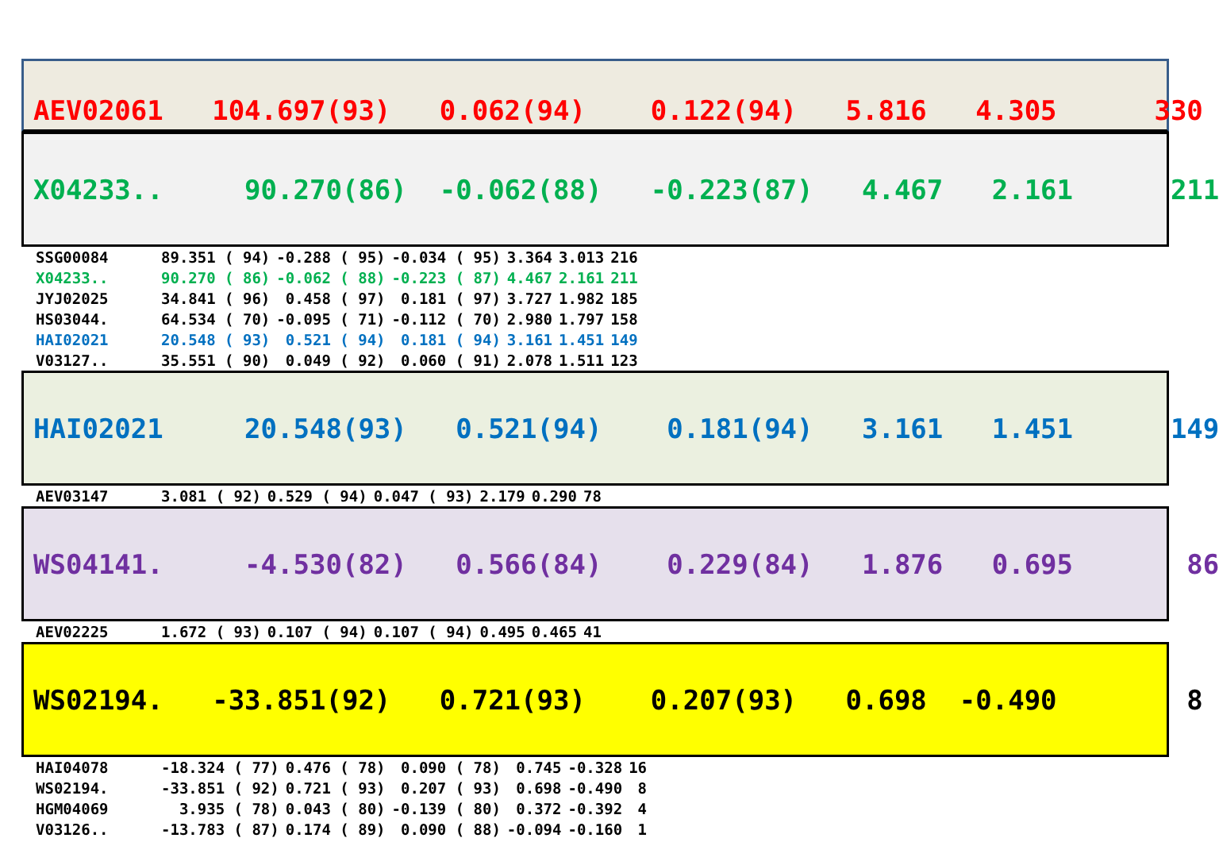AEV02061 104.697(93) 0.062(94) 0.122(94) 5.816 4.305 330
X04233.. 90.270(86) -0.062(88) -0.223(87) 4.467 2.161 211
| SSG00084 | 89.351 ( 94) | -0.288 ( 95) | -0.034 ( 95) | 3.364 | 3.013 | 216 |
| X04233.. | 90.270 ( 86) | -0.062 ( 88) | -0.223 ( 87) | 4.467 | 2.161 | 211 |
| JYJ02025 | 34.841 ( 96) | 0.458 ( 97) | 0.181 ( 97) | 3.727 | 1.982 | 185 |
| HS03044. | 64.534 ( 70) | -0.095 ( 71) | -0.112 ( 70) | 2.980 | 1.797 | 158 |
| HAI02021 | 20.548 ( 93) | 0.521 ( 94) | 0.181 ( 94) | 3.161 | 1.451 | 149 |
| V03127.. | 35.551 ( 90) | 0.049 ( 92) | 0.060 ( 91) | 2.078 | 1.511 | 123 |
HAI02021 20.548(93) 0.521(94) 0.181(94) 3.161 1.451 149
| AEV03147 | 3.081 ( 92) | 0.529 ( 94) | 0.047 ( 93) | 2.179 | 0.290 | 78 |
WS04141. -4.530(82) 0.566(84) 0.229(84) 1.876 0.695 86
| AEV02225 | 1.672 ( 93) | 0.107 ( 94) | 0.107 ( 94) | 0.495 | 0.465 | 41 |
WS02194. -33.851(92) 0.721(93) 0.207(93) 0.698 -0.490 8
| HAI04078 | -18.324 ( 77) | 0.476 ( 78) | 0.090 ( 78) | 0.745 | -0.328 | 16 |
| WS02194. | -33.851 ( 92) | 0.721 ( 93) | 0.207 ( 93) | 0.698 | -0.490 | 8 |
| HGM04069 | 3.935 ( 78) | 0.043 ( 80) | -0.139 ( 80) | 0.372 | -0.392 | 4 |
| V03126.. | -13.783 ( 87) | 0.174 ( 89) | 0.090 ( 88) | -0.094 | -0.160 | 1 |